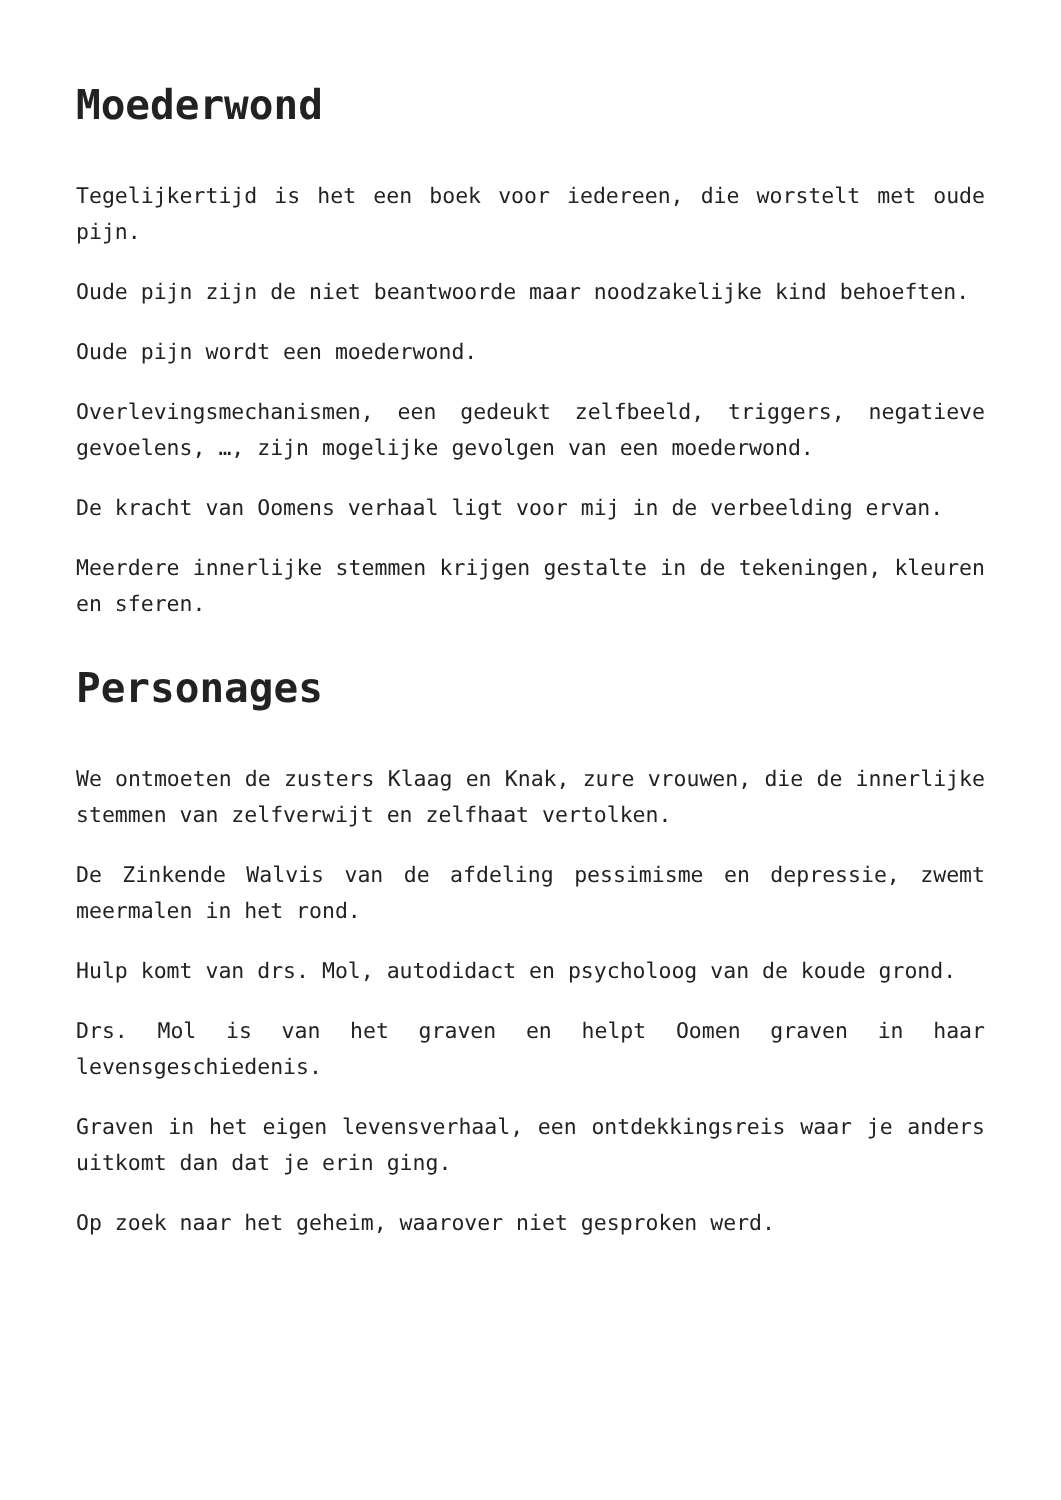Moederwond
Tegelijkertijd is het een boek voor iedereen, die worstelt met oude pijn.
Oude pijn zijn de niet beantwoorde maar noodzakelijke kind behoeften.
Oude pijn wordt een moederwond.
Overlevingsmechanismen, een gedeukt zelfbeeld, triggers, negatieve gevoelens, …, zijn mogelijke gevolgen van een moederwond.
De kracht van Oomens verhaal ligt voor mij in de verbeelding ervan.
Meerdere innerlijke stemmen krijgen gestalte in de tekeningen, kleuren en sferen.
Personages
We ontmoeten de zusters Klaag en Knak, zure vrouwen, die de innerlijke stemmen van zelfverwijt en zelfhaat vertolken.
De Zinkende Walvis van de afdeling pessimisme en depressie, zwemt meermalen in het rond.
Hulp komt van drs. Mol, autodidact en psycholoog van de koude grond.
Drs. Mol is van het graven en helpt Oomen graven in haar levensgeschiedenis.
Graven in het eigen levensverhaal, een ontdekkingsreis waar je anders uitkomt dan dat je erin ging.
Op zoek naar het geheim, waarover niet gesproken werd.